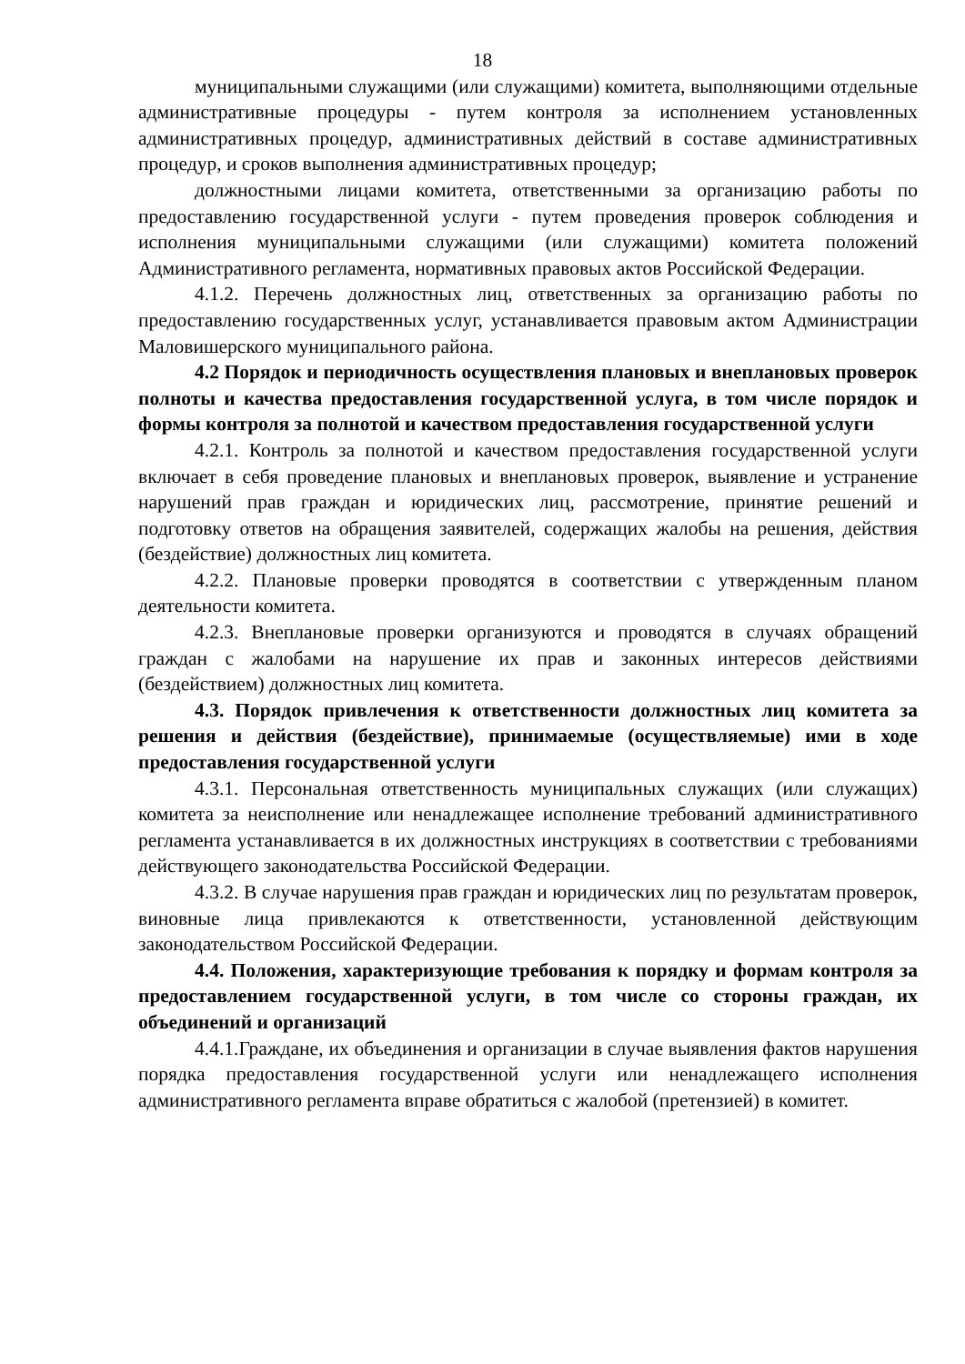18
муниципальными служащими (или служащими) комитета, выполняющими отдельные административные процедуры - путем контроля за исполнением установленных административных процедур, административных действий в составе административных процедур, и сроков выполнения административных процедур;
должностными лицами комитета, ответственными за организацию работы по предоставлению государственной услуги - путем проведения проверок соблюдения и исполнения муниципальными служащими (или служащими) комитета положений Административного регламента, нормативных правовых актов Российской Федерации.
4.1.2. Перечень должностных лиц, ответственных за организацию работы по предоставлению государственных услуг, устанавливается правовым актом Администрации Маловишерского муниципального района.
4.2 Порядок и периодичность осуществления плановых и внеплановых проверок полноты и качества предоставления государственной услуга, в том числе порядок и формы контроля за полнотой и качеством предоставления государственной услуги
4.2.1. Контроль за полнотой и качеством предоставления государственной услуги включает в себя проведение плановых и внеплановых проверок, выявление и устранение нарушений прав граждан и юридических лиц, рассмотрение, принятие решений и подготовку ответов на обращения заявителей, содержащих жалобы на решения, действия (бездействие) должностных лиц комитета.
4.2.2. Плановые проверки проводятся в соответствии с утвержденным планом деятельности комитета.
4.2.3. Внеплановые проверки организуются и проводятся в случаях обращений граждан с жалобами на нарушение их прав и законных интересов действиями (бездействием) должностных лиц комитета.
4.3. Порядок привлечения к ответственности должностных лиц комитета за решения и действия (бездействие), принимаемые (осуществляемые) ими в ходе предоставления государственной услуги
4.3.1. Персональная ответственность муниципальных служащих (или служащих) комитета за неисполнение или ненадлежащее исполнение требований административного регламента устанавливается в их должностных инструкциях в соответствии с требованиями действующего законодательства Российской Федерации.
4.3.2. В случае нарушения прав граждан и юридических лиц по результатам проверок, виновные лица привлекаются к ответственности, установленной действующим законодательством Российской Федерации.
4.4. Положения, характеризующие требования к порядку и формам контроля за предоставлением государственной услуги, в том числе со стороны граждан, их объединений и организаций
4.4.1.Граждане, их объединения и организации в случае выявления фактов нарушения порядка предоставления государственной услуги или ненадлежащего исполнения административного регламента вправе обратиться с жалобой (претензией) в комитет.